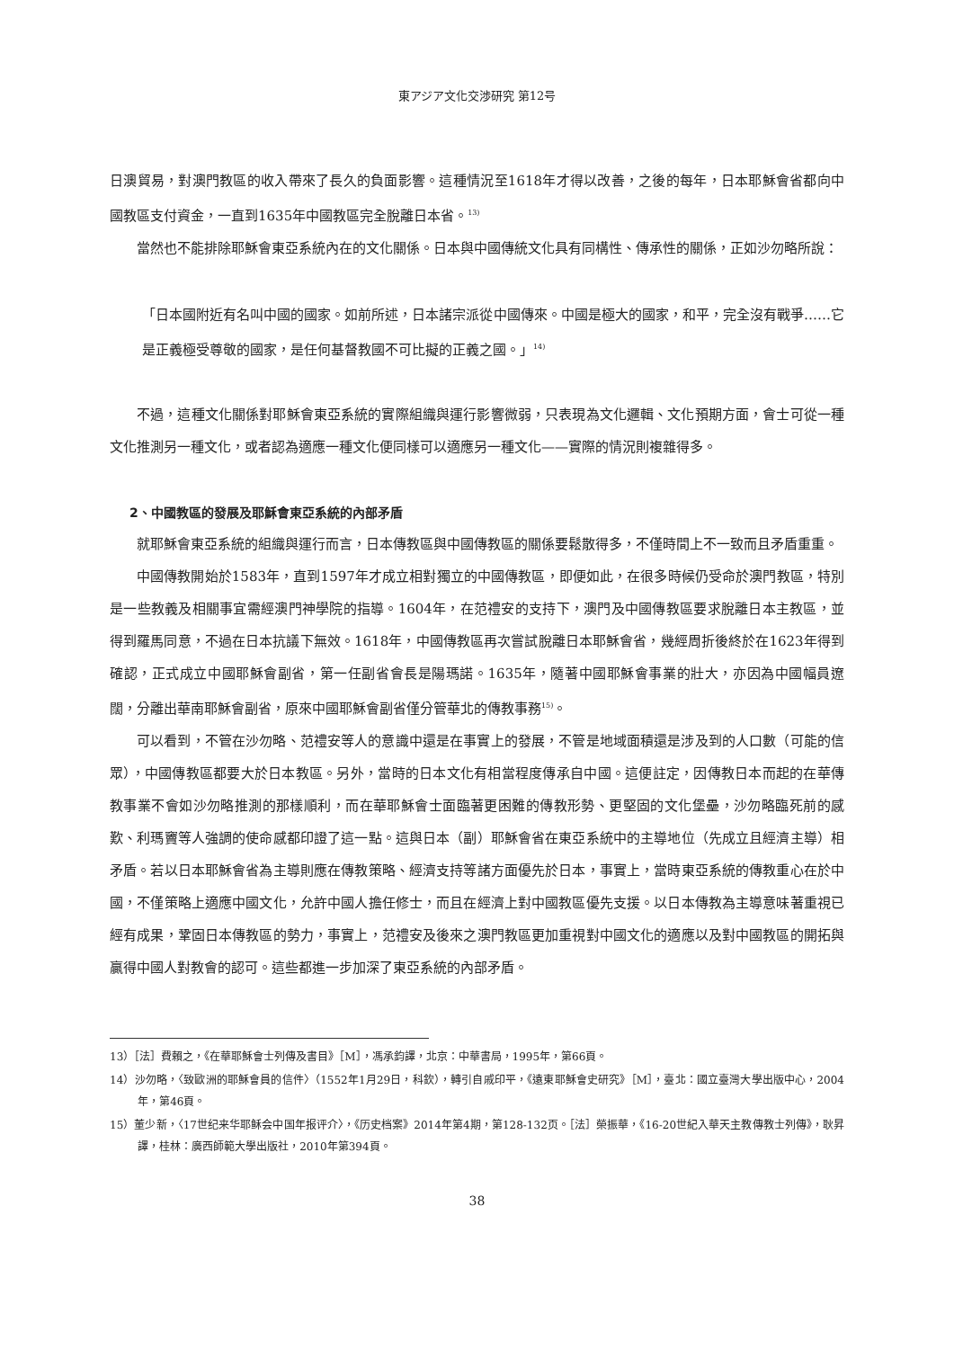東アジア文化交渉研究 第12号
日澳貿易，對澳門教區的收入帶來了長久的負面影響。這種情況至1618年才得以改善，之後的每年，日本耶穌會省都向中國教區支付資金，一直到1635年中國教區完全脫離日本省。<sup>13)</sup>
當然也不能排除耶穌會東亞系統內在的文化關係。日本與中國傳統文化具有同構性、傳承性的關係，正如沙勿略所說：
「日本國附近有名叫中國的國家。如前所述，日本諸宗派從中國傳來。中國是極大的國家，和平，完全沒有戰爭……它是正義極受尊敬的國家，是任何基督教國不可比擬的正義之國。」<sup>14)</sup>
不過，這種文化關係對耶穌會東亞系統的實際組織與運行影響微弱，只表現為文化邏輯、文化預期方面，會士可從一種文化推測另一種文化，或者認為適應一種文化便同樣可以適應另一種文化——實際的情況則複雜得多。
2、中國教區的發展及耶穌會東亞系統的內部矛盾
就耶穌會東亞系統的組織與運行而言，日本傳教區與中國傳教區的關係要鬆散得多，不僅時間上不一致而且矛盾重重。
中國傳教開始於1583年，直到1597年才成立相對獨立的中國傳教區，即便如此，在很多時候仍受命於澳門教區，特別是一些教義及相關事宜需經澳門神學院的指導。1604年，在范禮安的支持下，澳門及中國傳教區要求脫離日本主教區，並得到羅馬同意，不過在日本抗議下無效。1618年，中國傳教區再次嘗試脫離日本耶穌會省，幾經周折後終於在1623年得到確認，正式成立中國耶穌會副省，第一任副省會長是陽瑪諾。1635年，隨著中國耶穌會事業的壯大，亦因為中國幅員遼闊，分離出華南耶穌會副省，原來中國耶穌會副省僅分管華北的傳教事務<sup>15)</sup>。
可以看到，不管在沙勿略、范禮安等人的意識中還是在事實上的發展，不管是地域面積還是涉及到的人口數（可能的信眾），中國傳教區都要大於日本教區。另外，當時的日本文化有相當程度傳承自中國。這便註定，因傳教日本而起的在華傳教事業不會如沙勿略推測的那樣順利，而在華耶穌會士面臨著更困難的傳教形勢、更堅固的文化堡壘，沙勿略臨死前的感歎、利瑪竇等人強調的使命感都印證了這一點。這與日本（副）耶穌會省在東亞系統中的主導地位（先成立且經濟主導）相矛盾。若以日本耶穌會省為主導則應在傳教策略、經濟支持等諸方面優先於日本，事實上，當時東亞系統的傳教重心在於中國，不僅策略上適應中國文化，允許中國人擔任修士，而且在經濟上對中國教區優先支援。以日本傳教為主導意味著重視已經有成果，鞏固日本傳教區的勢力，事實上，范禮安及後來之澳門教區更加重視對中國文化的適應以及對中國教區的開拓與贏得中國人對教會的認可。這些都進一步加深了東亞系統的內部矛盾。
13）［法］費賴之，《在華耶穌會士列傳及書目》［M］，馮承鈞譯，北京：中華書局，1995年，第66頁。
14）沙勿略，〈致歐洲的耶穌會員的信件〉（1552年1月29日，科欽），轉引自戚印平，《遠東耶穌會史研究》［M］，臺北：國立臺灣大學出版中心，2004年，第46頁。
15）董少新，〈17世纪来华耶稣会中国年报评介〉，《历史档案》2014年第4期，第128-132页。［法］榮振華，《16-20世紀入華天主教傳教士列傳》，耿昇譯，桂林：廣西師範大學出版社，2010年第394頁。
38